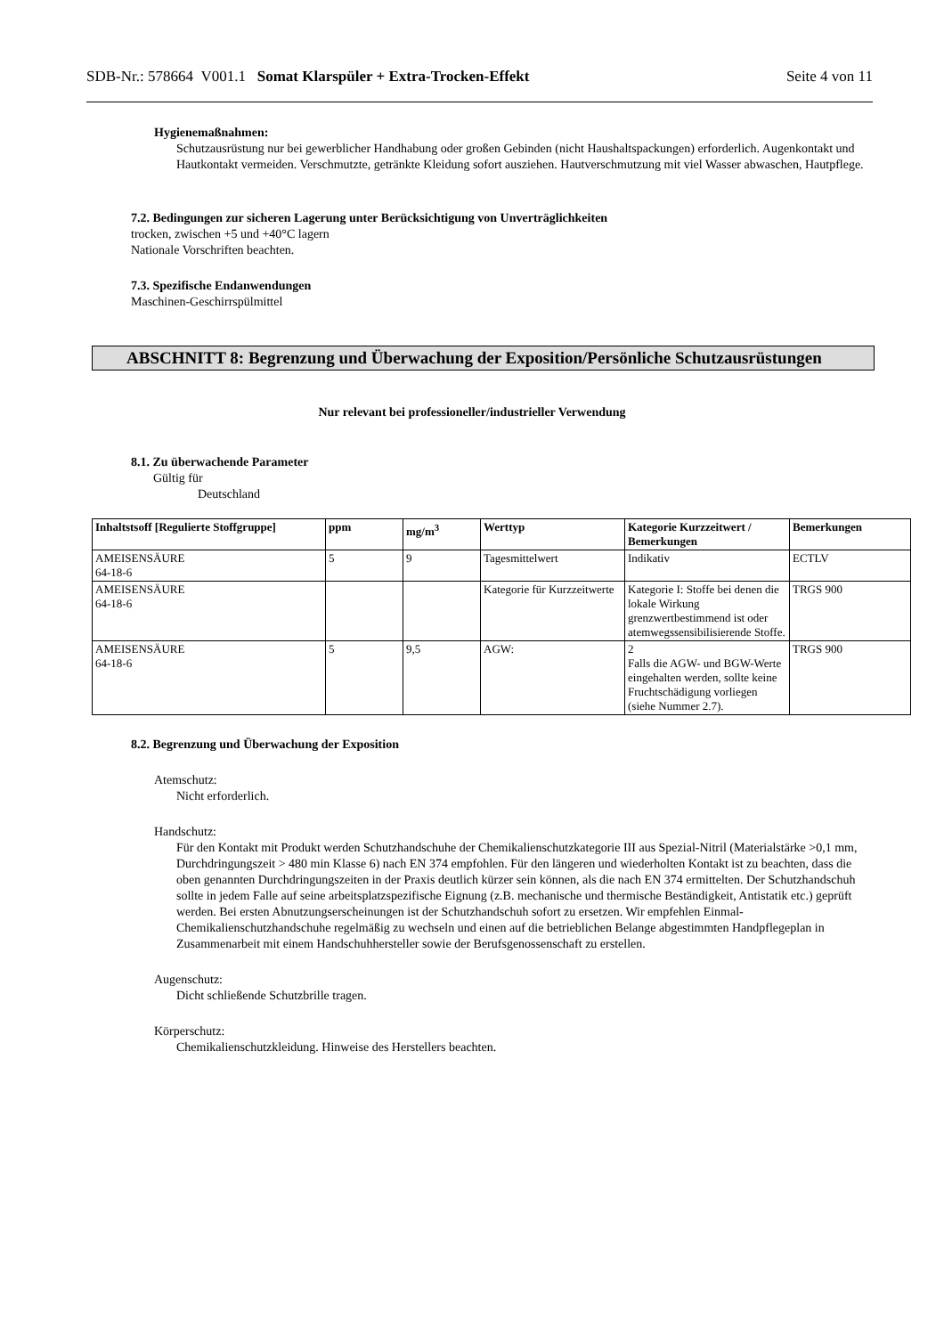SDB-Nr.: 578664 V001.1 Somat Klarspüler + Extra-Trocken-Effekt Seite 4 von 11
Hygienemaßnahmen:
Schutzausrüstung nur bei gewerblicher Handhabung oder großen Gebinden (nicht Haushaltspackungen) erforderlich. Augenkontakt und Hautkontakt vermeiden. Verschmutzte, getränkte Kleidung sofort ausziehen. Hautverschmutzung mit viel Wasser abwaschen, Hautpflege.
7.2. Bedingungen zur sicheren Lagerung unter Berücksichtigung von Unverträglichkeiten
trocken, zwischen +5 und +40°C lagern
Nationale Vorschriften beachten.
7.3. Spezifische Endanwendungen
Maschinen-Geschirrspülmittel
ABSCHNITT 8: Begrenzung und Überwachung der Exposition/Persönliche Schutzausrüstungen
Nur relevant bei professioneller/industrieller Verwendung
8.1. Zu überwachende Parameter
Gültig für
Deutschland
| Inhaltstsoff [Regulierte Stoffgruppe] | ppm | mg/m<sup>3</sup> | Werttyp | Kategorie Kurzzeitwert / Bemerkungen | Bemerkungen |
| --- | --- | --- | --- | --- | --- |
| AMEISENSÄURE 64-18-6 | 5 | 9 | Tagesmittelwert | Indikativ | ECTLV |
| AMEISENSÄURE 64-18-6 | | | Kategorie für Kurzzeitwerte | Kategorie I: Stoffe bei denen die lokale Wirkung grenzwertbestimmend ist oder atemwegssensibilisierende Stoffe. | TRGS 900 |
| AMEISENSÄURE 64-18-6 | 5 | 9,5 | AGW: | 2 Falls die AGW- und BGW-Werte eingehalten werden, sollte keine Fruchtschädigung vorliegen (siehe Nummer 2.7). | TRGS 900 |
8.2. Begrenzung und Überwachung der Exposition
Atemschutz:
Nicht erforderlich.
Handschutz:
Für den Kontakt mit Produkt werden Schutzhandschuhe der Chemikalienschutzkategorie III aus Spezial-Nitril (Materialstärke >0,1 mm, Durchdringungszeit > 480 min Klasse 6) nach EN 374 empfohlen. Für den längeren und wiederholten Kontakt ist zu beachten, dass die oben genannten Durchdringungszeiten in der Praxis deutlich kürzer sein können, als die nach EN 374 ermittelten. Der Schutzhandschuh sollte in jedem Falle auf seine arbeitsplatzspezifische Eignung (z.B. mechanische und thermische Beständigkeit, Antistatik etc.) geprüft werden. Bei ersten Abnutzungserscheinungen ist der Schutzhandschuh sofort zu ersetzen. Wir empfehlen Einmal-Chemikalienschutzhandschuhe regelmäßig zu wechseln und einen auf die betrieblichen Belange abgestimmten Handpflegeplan in Zusammenarbeit mit einem Handschuhhersteller sowie der Berufsgenossenschaft zu erstellen.
Augenschutz:
Dicht schließende Schutzbrille tragen.
Körperschutz:
Chemikalienschutzkleidung. Hinweise des Herstellers beachten.